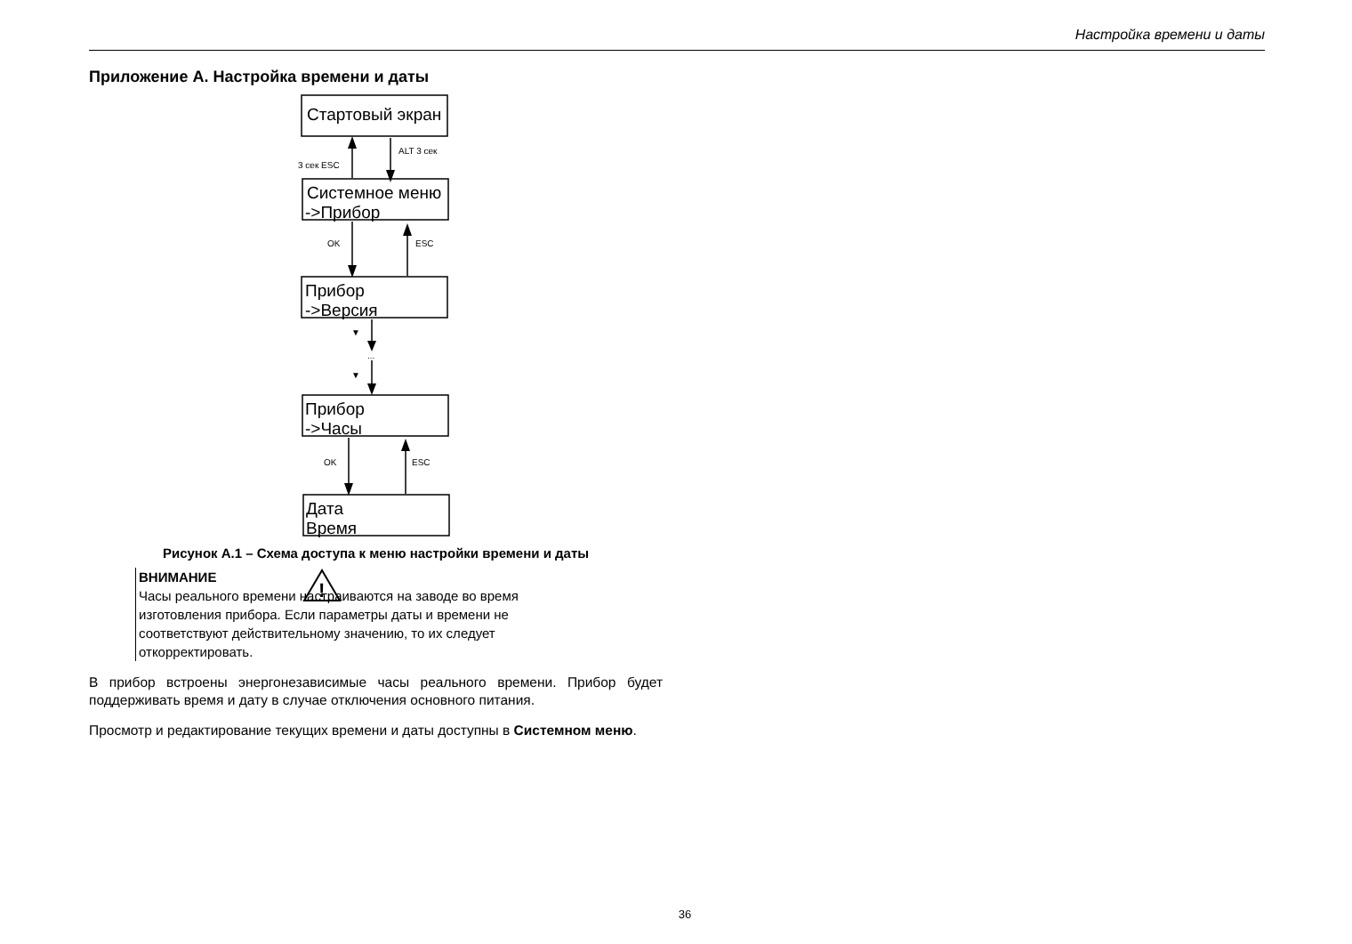Настройка времени и даты
Приложение А. Настройка времени и даты
Стартовый экран
Системное меню
->Прибор
Прибор
->Версия
Прибор
->Часы
Дата
Время
ALT 3 сек
3 сек ESC
OK
ESC
▼
...
▼
OK
ESC
Рисунок А.1 – Схема доступа к меню настройки времени и даты
!
ВНИМАНИЕ
Часы реального времени настраиваются на заводе во время
изготовления прибора. Если параметры даты и времени не
соответствуют действительному значению, то их следует
откорректировать.
В прибор встроены энергонезависимые часы реального времени. Прибор будет поддерживать время и дату в случае отключения основного питания.
Просмотр и редактирование текущих времени и даты доступны в Системном меню.
36